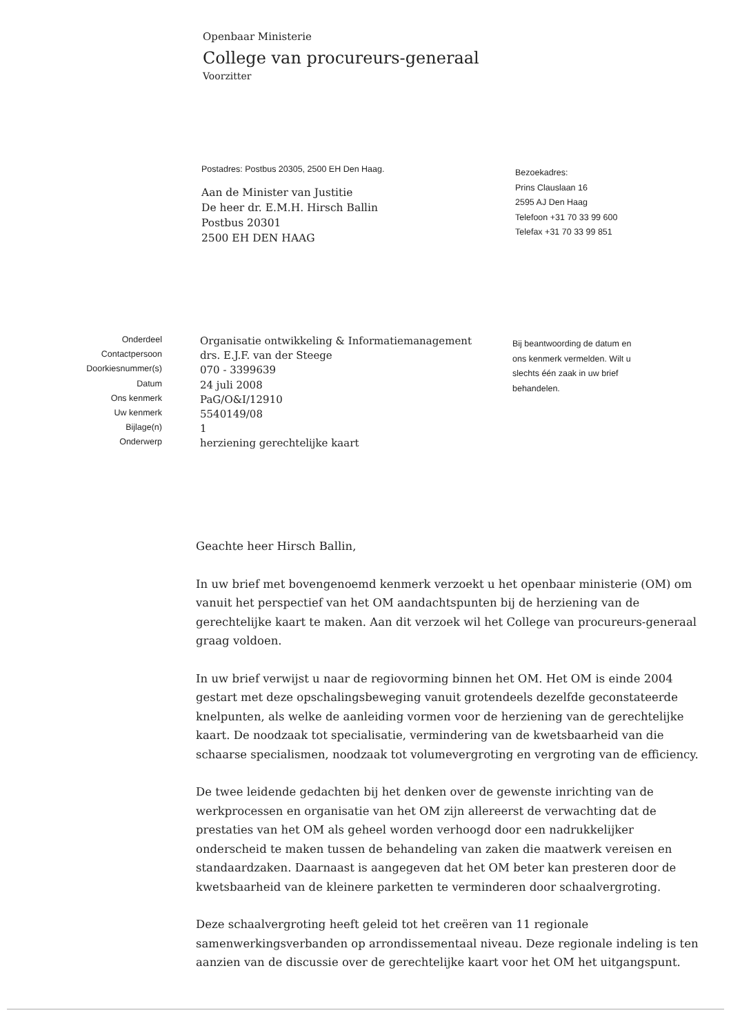Openbaar Ministerie
College van procureurs-generaal
Voorzitter
Postadres: Postbus 20305, 2500 EH Den Haag.
Aan de Minister van Justitie
De heer dr. E.M.H. Hirsch Ballin
Postbus 20301
2500 EH DEN HAAG
Bezoekadres:
Prins Clauslaan 16
2595 AJ Den Haag
Telefoon +31 70 33 99 600
Telefax +31 70 33 99 851
| Onderdeel | Organisatie ontwikkeling & Informatiemanagement |
| Contactpersoon | drs. E.J.F. van der Steege |
| Doorkiesnummer(s) | 070 - 3399639 |
| Datum | 24 juli 2008 |
| Ons kenmerk | PaG/O&I/12910 |
| Uw kenmerk | 5540149/08 |
| Bijlage(n) | 1 |
| Onderwerp | herziening gerechtelijke kaart |
Bij beantwoording de datum en ons kenmerk vermelden. Wilt u slechts één zaak in uw brief behandelen.
Geachte heer Hirsch Ballin,
In uw brief met bovengenoemd kenmerk verzoekt u het openbaar ministerie (OM) om vanuit het perspectief van het OM aandachtspunten bij de herziening van de gerechtelijke kaart te maken. Aan dit verzoek wil het College van procureurs-generaal graag voldoen.
In uw brief verwijst u naar de regiovorming binnen het OM. Het OM is einde 2004 gestart met deze opschalingsbeweging vanuit grotendeels dezelfde geconstateerde knelpunten, als welke de aanleiding vormen voor de herziening van de gerechtelijke kaart. De noodzaak tot specialisatie, vermindering van de kwetsbaarheid van die schaarse specialismen, noodzaak tot volumevergroting en vergroting van de efficiency.
De twee leidende gedachten bij het denken over de gewenste inrichting van de werkprocessen en organisatie van het OM zijn allereerst de verwachting dat de prestaties van het OM als geheel worden verhoogd door een nadrukkelijker onderscheid te maken tussen de behandeling van zaken die maatwerk vereisen en standaardzaken. Daarnaast is aangegeven dat het OM beter kan presteren door de kwetsbaarheid van de kleinere parketten te verminderen door schaalvergroting.
Deze schaalvergroting heeft geleid tot het creëren van 11 regionale samenwerkingsverbanden op arrondissementaal niveau. Deze regionale indeling is ten aanzien van de discussie over de gerechtelijke kaart voor het OM het uitgangspunt.